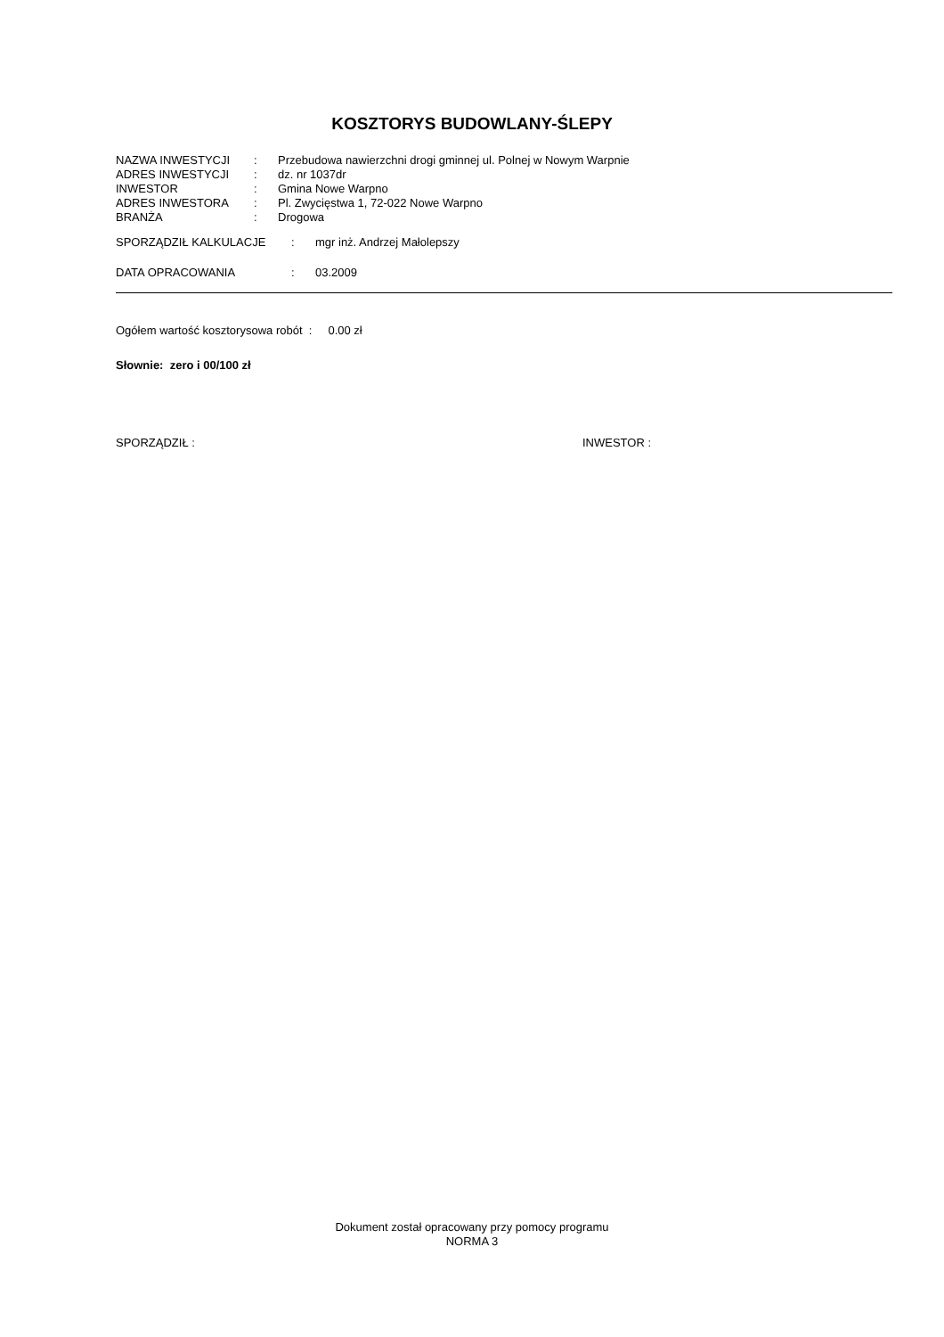KOSZTORYS BUDOWLANY-ŚLEPY
| NAZWA INWESTYCJI | : | Przebudowa nawierzchni drogi gminnej ul. Polnej w Nowym Warpnie |
| ADRES INWESTYCJI | : | dz. nr 1037dr |
| INWESTOR | : | Gmina Nowe Warpno |
| ADRES INWESTORA | : | Pl. Zwycięstwa 1, 72-022 Nowe Warpno |
| BRANŻA | : | Drogowa |
| SPORZĄDZIŁ KALKULACJE | : | mgr inż. Andrzej Małolepszy |
| DATA OPRACOWANIA | : | 03.2009 |
Ogółem wartość kosztorysowa robót : 0.00 zł
Słownie: zero i 00/100 zł
SPORZĄDZIŁ : INWESTOR :
Dokument został opracowany przy pomocy programu
NORMA 3